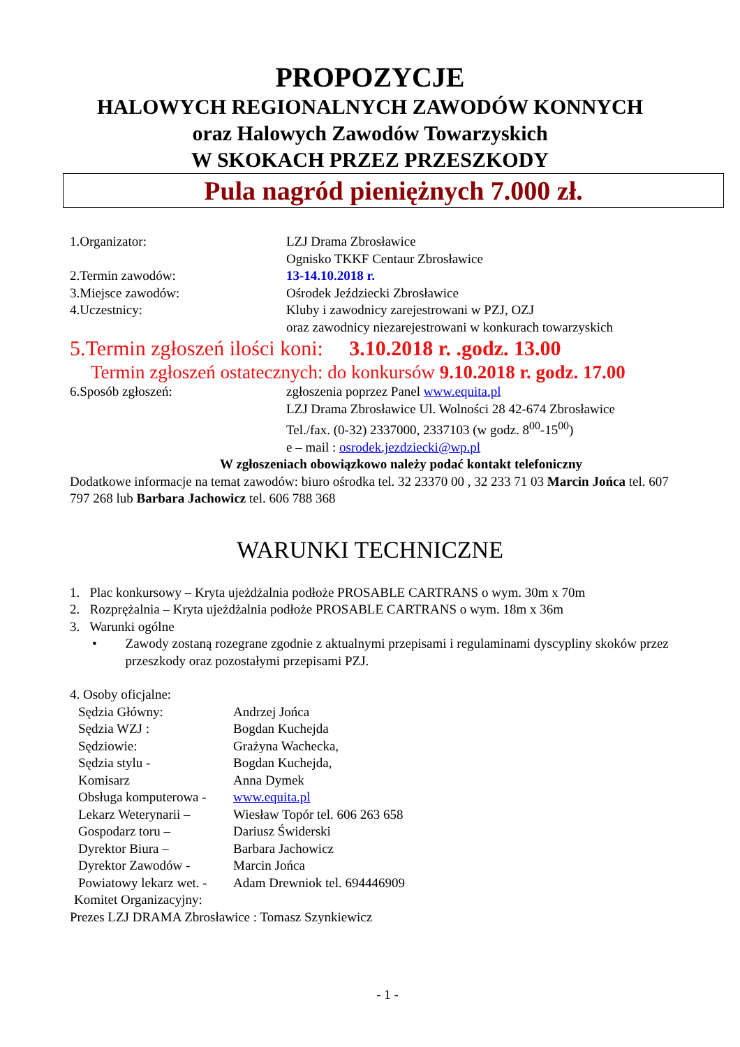PROPOZYCJE
HALOWYCH REGIONALNYCH ZAWODÓW KONNYCH
oraz Halowych Zawodów Towarzyskich
W SKOKACH PRZEZ PRZESZKODY
Pula nagród pieniężnych 7.000 zł.
1.Organizator: LZJ Drama Zbrosławice
Ognisko TKKF Centaur Zbrosławice
2.Termin zawodów: 13-14.10.2018 r.
3.Miejsce zawodów: Ośrodek Jeździecki Zbrosławice
4.Uczestnicy: Kluby i zawodnicy zarejestrowani w PZJ, OZJ
oraz zawodnicy niezarejestrowani w konkurach towarzyskich
5.Termin zgłoszeń ilości koni: 3.10.2018 r. .godz. 13.00
Termin zgłoszeń ostatecznych: do konkursów 9.10.2018 r. godz. 17.00
6.Sposób zgłoszeń: zgłoszenia poprzez Panel www.equita.pl
LZJ Drama Zbrosławice Ul. Wolności 28 42-674 Zbrosławice
Tel./fax. (0-32) 2337000, 2337103 (w godz. 8<sup>00</sup>-15<sup>00</sup>)
e – mail : osrodek.jezdziecki@wp.pl
W zgłoszeniach obowiązkowo należy podać kontakt telefoniczny
Dodatkowe informacje na temat zawodów: biuro ośrodka tel. 32 23370 00 , 32 233 71 03 Marcin Jońca tel. 607 797 268 lub Barbara Jachowicz tel. 606 788 368
WARUNKI TECHNICZNE
1. Plac konkursowy – Kryta ujeżdżalnia podłoże PROSABLE CARTRANS o wym. 30m x 70m
2. Rozprężalnia – Kryta ujeżdżalnia podłoże PROSABLE CARTRANS o wym. 18m x 36m
3. Warunki ogólne
• Zawody zostaną rozegrane zgodnie z aktualnymi przepisami i regulaminami dyscypliny skoków przez przeszkody oraz pozostałymi przepisami PZJ.
4. Osoby oficjalne:
Sędzia Główny: Andrzej Jońca
Sędzia WZJ : Bogdan Kuchejda
Sędziowie: Grażyna Wachecka,
Sędzia stylu - Bogdan Kuchejda,
Komisarz Anna Dymek
Obsługa komputerowa -
www.equita.pl
Lekarz Weterynarii –
Wiesław Topór tel. 606 263 658
Gospodarz toru – Dariusz Świderski
Dyrektor Biura – Barbara Jachowicz
Dyrektor Zawodów - Marcin Jońca
Powiatowy lekarz wet. -
Adam Drewniok tel. 694446909
Komitet Organizacyjny:
Prezes LZJ DRAMA Zbrosławice : Tomasz Szynkiewicz
- 1 -